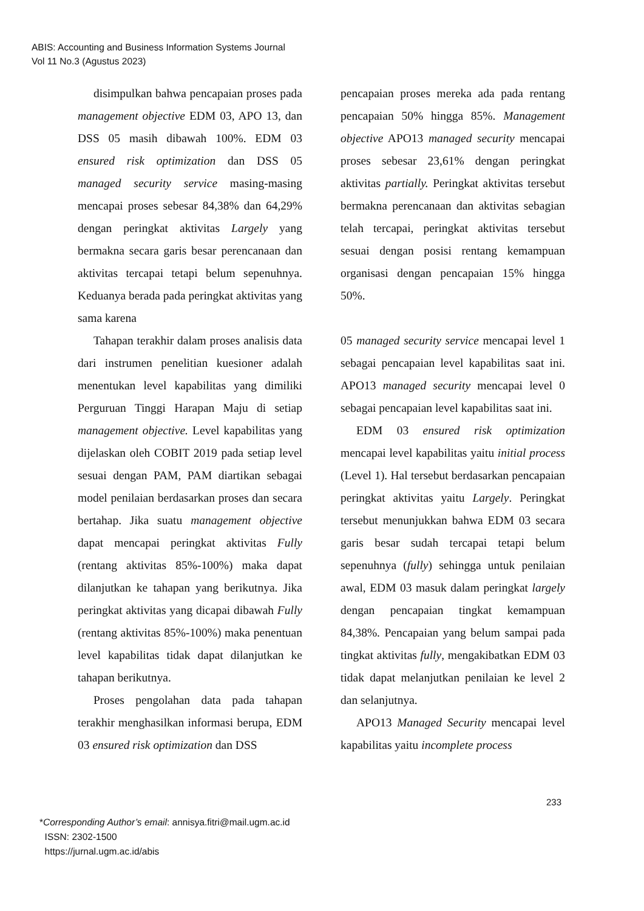ABIS: Accounting and Business Information Systems Journal
Vol 11 No.3 (Agustus 2023)
disimpulkan bahwa pencapaian proses pada management objective EDM 03, APO 13, dan DSS 05 masih dibawah 100%. EDM 03 ensured risk optimization dan DSS 05 managed security service masing-masing mencapai proses sebesar 84,38% dan 64,29% dengan peringkat aktivitas Largely yang bermakna secara garis besar perencanaan dan aktivitas tercapai tetapi belum sepenuhnya. Keduanya berada pada peringkat aktivitas yang sama karena
Tahapan terakhir dalam proses analisis data dari instrumen penelitian kuesioner adalah menentukan level kapabilitas yang dimiliki Perguruan Tinggi Harapan Maju di setiap management objective. Level kapabilitas yang dijelaskan oleh COBIT 2019 pada setiap level sesuai dengan PAM, PAM diartikan sebagai model penilaian berdasarkan proses dan secara bertahap. Jika suatu management objective dapat mencapai peringkat aktivitas Fully (rentang aktivitas 85%-100%) maka dapat dilanjutkan ke tahapan yang berikutnya. Jika peringkat aktivitas yang dicapai dibawah Fully (rentang aktivitas 85%-100%) maka penentuan level kapabilitas tidak dapat dilanjutkan ke tahapan berikutnya.
Proses pengolahan data pada tahapan terakhir menghasilkan informasi berupa, EDM 03 ensured risk optimization dan DSS
pencapaian proses mereka ada pada rentang pencapaian 50% hingga 85%. Management objective APO13 managed security mencapai proses sebesar 23,61% dengan peringkat aktivitas partially. Peringkat aktivitas tersebut bermakna perencanaan dan aktivitas sebagian telah tercapai, peringkat aktivitas tersebut sesuai dengan posisi rentang kemampuan organisasi dengan pencapaian 15% hingga 50%.
05 managed security service mencapai level 1 sebagai pencapaian level kapabilitas saat ini. APO13 managed security mencapai level 0 sebagai pencapaian level kapabilitas saat ini.
EDM 03 ensured risk optimization mencapai level kapabilitas yaitu initial process (Level 1). Hal tersebut berdasarkan pencapaian peringkat aktivitas yaitu Largely. Peringkat tersebut menunjukkan bahwa EDM 03 secara garis besar sudah tercapai tetapi belum sepenuhnya (fully) sehingga untuk penilaian awal, EDM 03 masuk dalam peringkat largely dengan pencapaian tingkat kemampuan 84,38%. Pencapaian yang belum sampai pada tingkat aktivitas fully, mengakibatkan EDM 03 tidak dapat melanjutkan penilaian ke level 2 dan selanjutnya.
APO13 Managed Security mencapai level kapabilitas yaitu incomplete process
233
*Corresponding Author’s email: annisya.fitri@mail.ugm.ac.id
ISSN: 2302-1500
https://jurnal.ugm.ac.id/abis